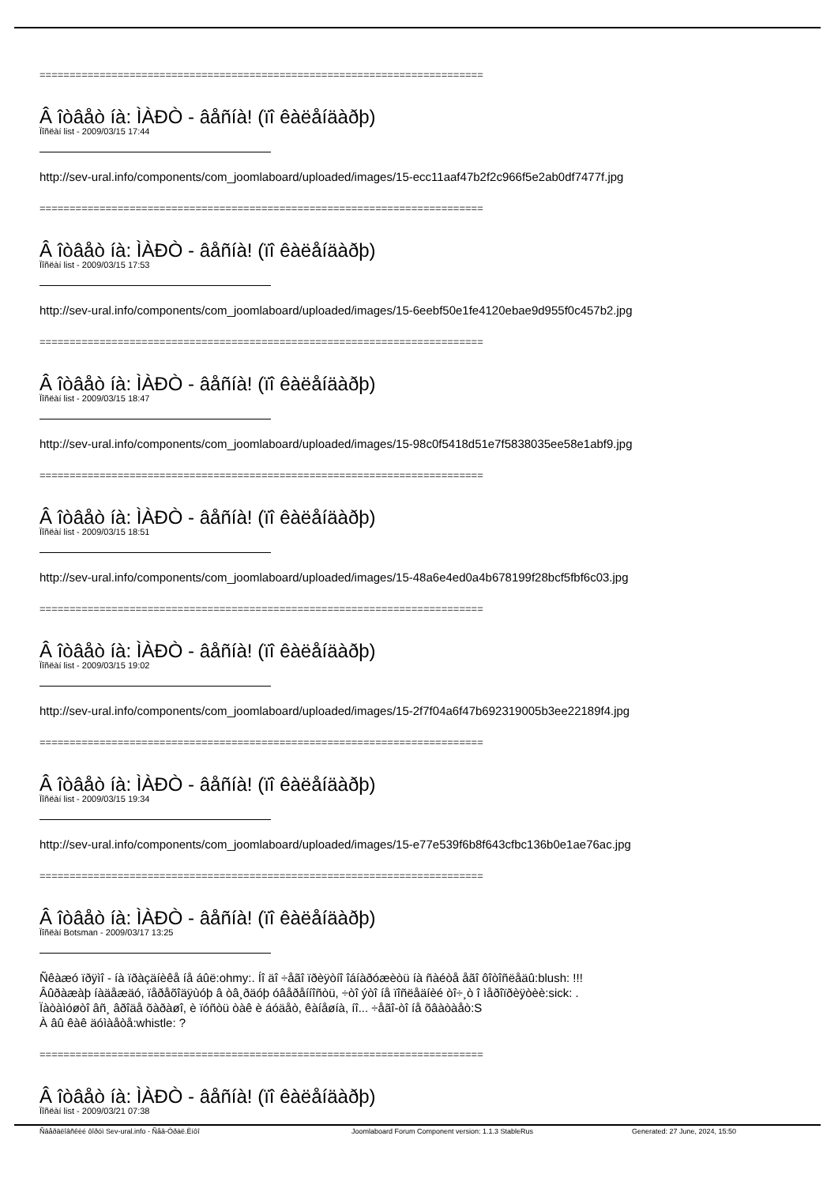==========================================================================
Â îòâåò íà: ÌÀÐÒ - âåñíà! (ïî êàëåíäàðþ)
Ïîñëàí list - 2009/03/15 17:44
http://sev-ural.info/components/com_joomlaboard/uploaded/images/15-ecc11aaf47b2f2c966f5e2ab0df7477f.jpg
==========================================================================
Â îòâåò íà: ÌÀÐÒ - âåñíà! (ïî êàëåíäàðþ)
Ïîñëàí list - 2009/03/15 17:53
http://sev-ural.info/components/com_joomlaboard/uploaded/images/15-6eebf50e1fe4120ebae9d955f0c457b2.jpg
==========================================================================
Â îòâåò íà: ÌÀÐÒ - âåñíà! (ïî êàëåíäàðþ)
Ïîñëàí list - 2009/03/15 18:47
http://sev-ural.info/components/com_joomlaboard/uploaded/images/15-98c0f5418d51e7f5838035ee58e1abf9.jpg
==========================================================================
Â îòâåò íà: ÌÀÐÒ - âåñíà! (ïî êàëåíäàðþ)
Ïîñëàí list - 2009/03/15 18:51
http://sev-ural.info/components/com_joomlaboard/uploaded/images/15-48a6e4ed0a4b678199f28bcf5fbf6c03.jpg
==========================================================================
Â îòâåò íà: ÌÀÐÒ - âåñíà! (ïî êàëåíäàðþ)
Ïîñëàí list - 2009/03/15 19:02
http://sev-ural.info/components/com_joomlaboard/uploaded/images/15-2f7f04a6f47b692319005b3ee22189f4.jpg
==========================================================================
Â îòâåò íà: ÌÀÐÒ - âåñíà! (ïî êàëåíäàðþ)
Ïîñëàí list - 2009/03/15 19:34
http://sev-ural.info/components/com_joomlaboard/uploaded/images/15-e77e539f6b8f643cfbc136b0e1ae76ac.jpg
==========================================================================
Â îòâåò íà: ÌÀÐÒ - âåñíà! (ïî êàëåíäàðþ)
Ïîñëàí Botsman - 2009/03/17 13:25
Ñêàæó ïðÿìî - íà ïðàçäíèêå íå áûë:ohmy:. Íî äî ÷åãî ïðèÿòíî îáíàðóæèòü íà ñàéòå åãî ôîòîñëåäû:blush: !!!
Âûðàæàþ íàäåæäó, ïåðåõîäÿùóþ â òâ¸ðäóþ óâåðåííîñòü, ÷òî ýòî íå ïîñëåäíèé òî÷¸ò î ìåðîïðèÿòèè:sick: .
Ïàòàìóøòî âñ¸ âðîäå õàðàøî, è ïóñòü òàê è áóäåò, êàíåøíà, íî... ÷åãî-òî íå õâàòàåò:S
À âû êàê äóìàåòå:whistle: ?
==========================================================================
Â îòâåò íà: ÌÀÐÒ - âåñíà! (ïî êàëåíäàðþ)
Ïîñëàí list - 2009/03/21 07:38
Ñâåðäëîâñêèé ôîðóì Sev-ural.info - Ñåâ-Óðàë.Èíôî Joomlaboard Forum Component version: 1.1.3 StableRus Generated: 27 June, 2024, 15:50